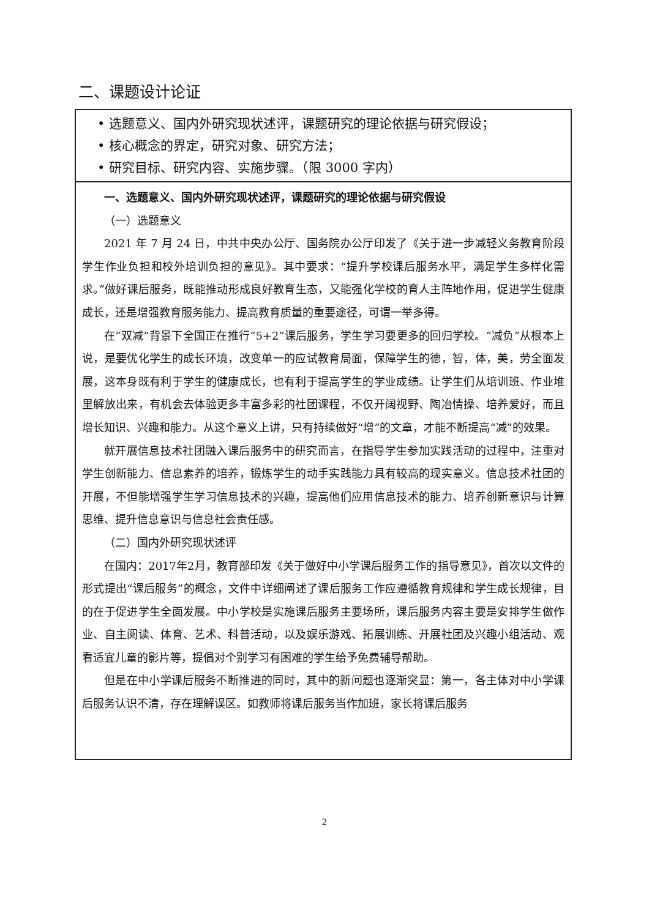二、课题设计论证
| • 选题意义、国内外研究现状述评，课题研究的理论依据与研究假设； • 核心概念的界定，研究对象、研究方法； • 研究目标、研究内容、实施步骤。（限 3000 字内） |
| 一、选题意义、国内外研究现状述评，课题研究的理论依据与研究假设 （一）选题意义 2021 年 7 月 24 日，中共中央办公厅、国务院办公厅印发了《关于进一步减轻义务教育阶段学生作业负担和校外培训负担的意见》。其中要求：“提升学校课后服务水平，满足学生多样化需求。”做好课后服务，既能推动形成良好教育生态，又能强化学校的育人主阵地作用，促进学生健康成长，还是增强教育服务能力、提高教育质量的重要途径，可谓一举多得。 在“双减”背景下全国正在推行“5+2”课后服务，学生学习要更多的回归学校。“减负”从根本上说，是要优化学生的成长环境，改变单一的应试教育局面，保障学生的德，智，体，美，劳全面发展，这本身既有利于学生的健康成长，也有利于提高学生的学业成绩。让学生们从培训班、作业堆里解放出来，有机会去体验更多丰富多彩的社团课程，不仅开阔视野、陶冶情操、培养爱好，而且增长知识、兴趣和能力。从这个意义上讲，只有持续做好“增”的文章，才能不断提高“减”的效果。 就开展信息技术社团融入课后服务中的研究而言，在指导学生参加实践活动的过程中，注重对学生创新能力、信息素养的培养，锻炼学生的动手实践能力具有较高的现实意义。信息技术社团的开展，不但能增强学生学习信息技术的兴趣，提高他们应用信息技术的能力、培养创新意识与计算思维、提升信息意识与信息社会责任感。 （二）国内外研究现状述评 在国内：2017年2月，教育部印发《关于做好中小学课后服务工作的指导意见》，首次以文件的形式提出“课后服务”的概念，文件中详细阐述了课后服务工作应遵循教育规律和学生成长规律，目的在于促进学生全面发展。中小学校是实施课后服务主要场所，课后服务内容主要是安排学生做作业、自主阅读、体育、艺术、科普活动，以及娱乐游戏、拓展训练、开展社团及兴趣小组活动、观看适宜儿童的影片等，提倡对个别学习有困难的学生给予免费辅导帮助。 但是在中小学课后服务不断推进的同时，其中的新问题也逐渐突显：第一，各主体对中小学课后服务认识不清，存在理解误区。如教师将课后服务当作加班，家长将课后服务 |
2